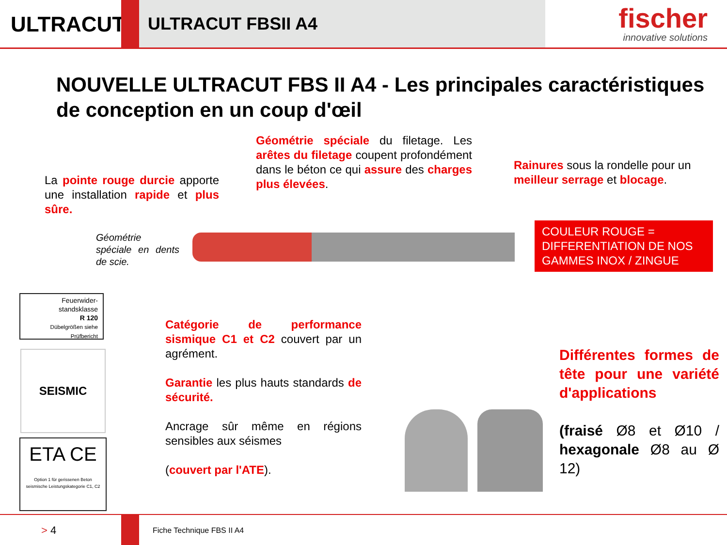ULTRACUT
ULTRACUT FBSII A4
fischer
innovative solutions
NOUVELLE ULTRACUT FBS II A4 - Les principales caractéristiques de conception en un coup d'œil
Géométrie spéciale du filetage. Les arêtes du filetage coupent profondément dans le béton ce qui assure des charges plus élevées.
La pointe rouge durcie apporte une installation rapide et plus sûre.
Rainures sous la rondelle pour un meilleur serrage et blocage.
Géométrie spéciale en dents de scie.
COULEUR ROUGE = DIFFERENTIATION DE NOS GAMMES INOX / ZINGUE
Feuerwider-standsklasse
R 120
Dübelgrößen siehe Prüfbericht
SEISMIC
ETA CE
Option 1 für gerissenen Beton
seismische Leistungskategorie C1, C2
Catégorie de performance sismique C1 et C2 couvert par un agrément.
Garantie les plus hauts standards de sécurité.
Ancrage sûr même en régions sensibles aux séismes
(couvert par l'ATE).
Différentes formes de tête pour une variété d'applications
(fraisé Ø8 et Ø10 / hexagonale Ø8 au Ø 12)
> 4 Fiche Technique FBS II A4